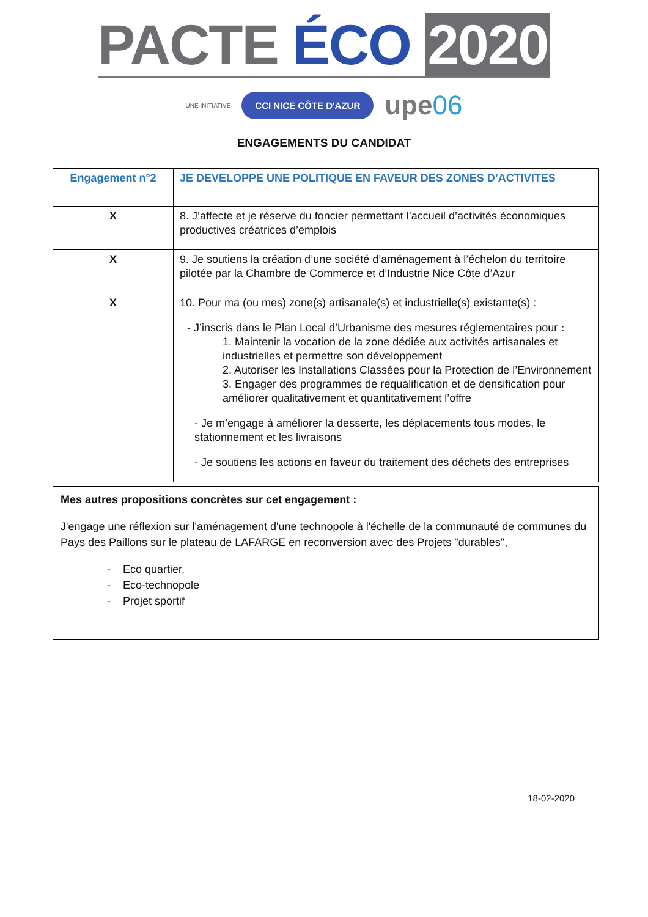PACTE ÉCO 2020
UNE INITIATIVE CCI NICE CÔTE D'AZUR upe06
ENGAGEMENTS DU CANDIDAT
| Engagement n°2 | JE DEVELOPPE UNE POLITIQUE EN FAVEUR DES ZONES D’ACTIVITES |
| X | 8. J’affecte et je réserve du foncier permettant l’accueil d’activités économiques productives créatrices d’emplois |
| X | 9. Je soutiens la création d’une société d’aménagement à l’échelon du territoire pilotée par la Chambre de Commerce et d’Industrie Nice Côte d’Azur |
| X | 10. Pour ma (ou mes) zone(s) artisanale(s) et industrielle(s) existante(s) : - J’inscris dans le Plan Local d’Urbanisme des mesures réglementaires pour : 1. Maintenir la vocation de la zone dédiée aux activités artisanales et industrielles et permettre son développement 2. Autoriser les Installations Classées pour la Protection de l’Environnement 3. Engager des programmes de requalification et de densification pour améliorer qualitativement et quantitativement l’offre - Je m’engage à améliorer la desserte, les déplacements tous modes, le stationnement et les livraisons - Je soutiens les actions en faveur du traitement des déchets des entreprises |
Mes autres propositions concrètes sur cet engagement :
J'engage une réflexion sur l'aménagement d'une technopole à l'échelle de la communauté de communes du Pays des Paillons sur le plateau de LAFARGE en reconversion avec des Projets "durables",
- Eco quartier,
- Eco-technopole
- Projet sportif
18-02-2020